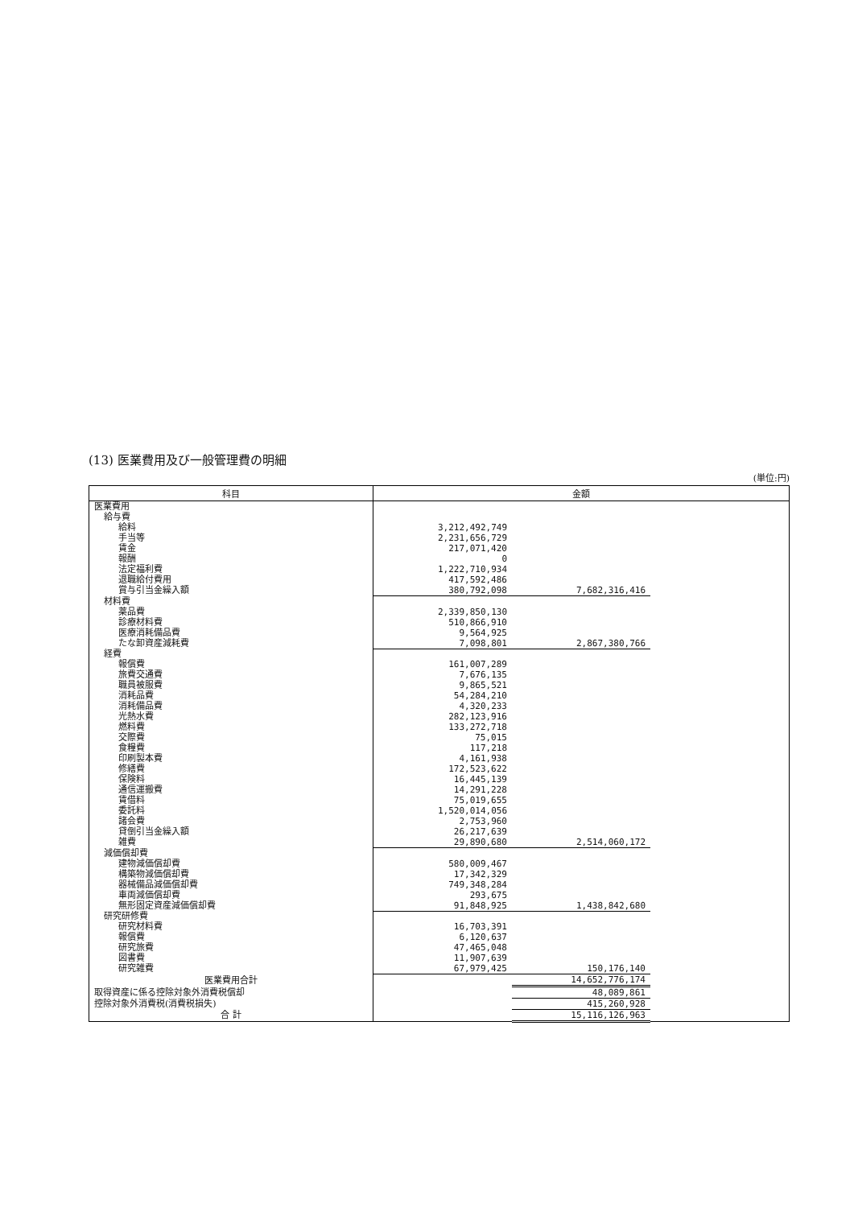(13) 医業費用及び一般管理費の明細
(単位:円)
| 科目 | 金額 | | |
| --- | --- | --- | --- |
| 医業費用 | | | |
| 給与費 | | | |
| 給料 | 3,212,492,749 | | |
| 手当等 | 2,231,656,729 | | |
| 賃金 | 217,071,420 | | |
| 報酬 | 0 | | |
| 法定福利費 | 1,222,710,934 | | |
| 退職給付費用 | 417,592,486 | | |
| 賞与引当金繰入額 | 380,792,098 | 7,682,316,416 | |
| 材料費 | | | |
| 薬品費 | 2,339,850,130 | | |
| 診療材料費 | 510,866,910 | | |
| 医療消耗備品費 | 9,564,925 | | |
| たな卸資産減耗費 | 7,098,801 | 2,867,380,766 | |
| 経費 | | | |
| 報償費 | 161,007,289 | | |
| 旅費交通費 | 7,676,135 | | |
| 職員被服費 | 9,865,521 | | |
| 消耗品費 | 54,284,210 | | |
| 消耗備品費 | 4,320,233 | | |
| 光熱水費 | 282,123,916 | | |
| 燃料費 | 133,272,718 | | |
| 交際費 | 75,015 | | |
| 食糧費 | 117,218 | | |
| 印刷製本費 | 4,161,938 | | |
| 修繕費 | 172,523,622 | | |
| 保険料 | 16,445,139 | | |
| 通信運搬費 | 14,291,228 | | |
| 賃借料 | 75,019,655 | | |
| 委託料 | 1,520,014,056 | | |
| 諸会費 | 2,753,960 | | |
| 貸倒引当金繰入額 | 26,217,639 | | |
| 雑費 | 29,890,680 | 2,514,060,172 | |
| 減価償却費 | | | |
| 建物減価償却費 | 580,009,467 | | |
| 構築物減価償却費 | 17,342,329 | | |
| 器械備品減価償却費 | 749,348,284 | | |
| 車両減価償却費 | 293,675 | | |
| 無形固定資産減価償却費 | 91,848,925 | 1,438,842,680 | |
| 研究研修費 | | | |
| 研究材料費 | 16,703,391 | | |
| 報償費 | 6,120,637 | | |
| 研究旅費 | 47,465,048 | | |
| 図書費 | 11,907,639 | | |
| 研究雑費 | 67,979,425 | 150,176,140 | |
| 医業費用合計 | | 14,652,776,174 | |
| 取得資産に係る控除対象外消費税償却 | | 48,089,861 | |
| 控除対象外消費税(消費税損失) | | 415,260,928 | |
| 合 計 | | 15,116,126,963 | |